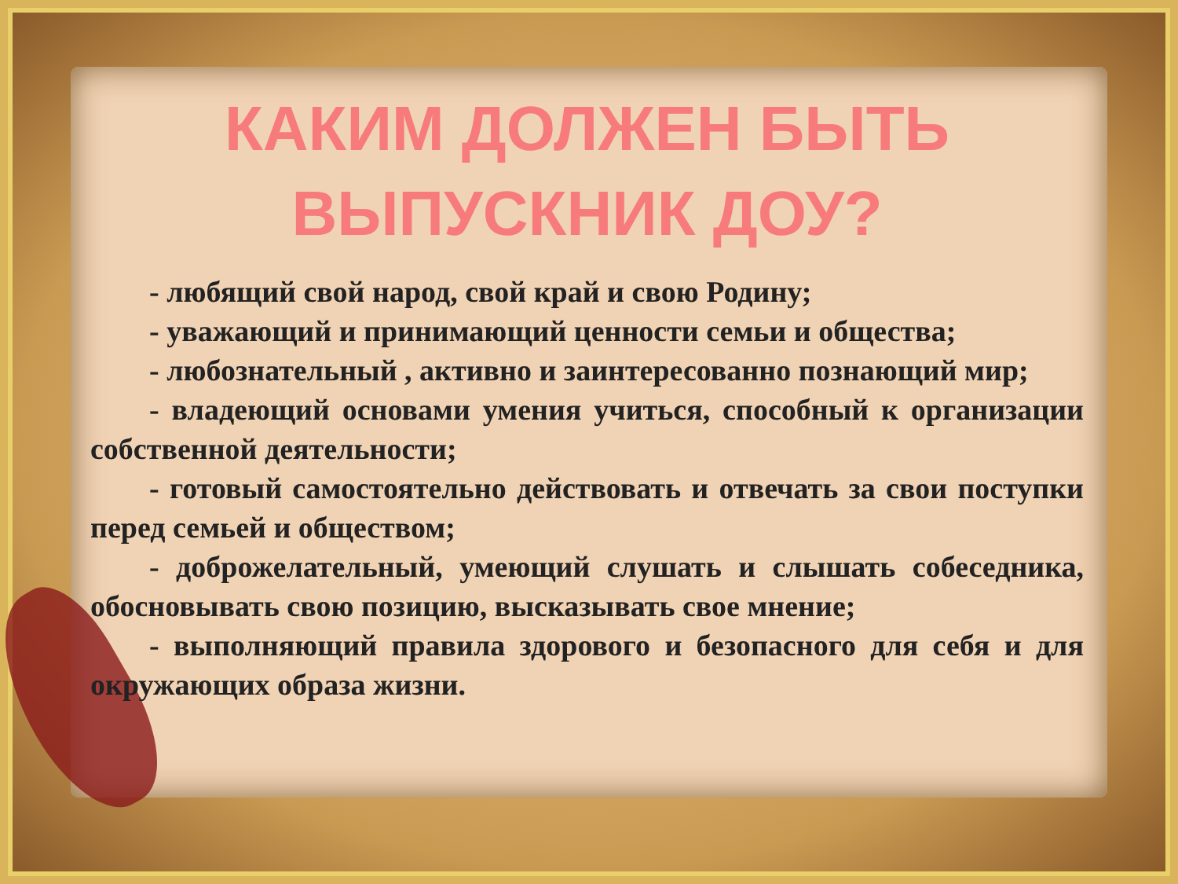КАКИМ ДОЛЖЕН БЫТЬ
ВЫПУСКНИК ДОУ?
- любящий свой народ, свой край и свою Родину;
- уважающий и принимающий ценности семьи и общества;
- любознательный , активно и заинтересованно познающий мир;
- владеющий основами умения учиться, способный к организации собственной деятельности;
- готовый самостоятельно действовать и отвечать за свои поступки перед семьей и обществом;
- доброжелательный, умеющий слушать и слышать собеседника, обосновывать свою позицию, высказывать свое мнение;
- выполняющий правила здорового и безопасного для себя и для окружающих образа жизни.